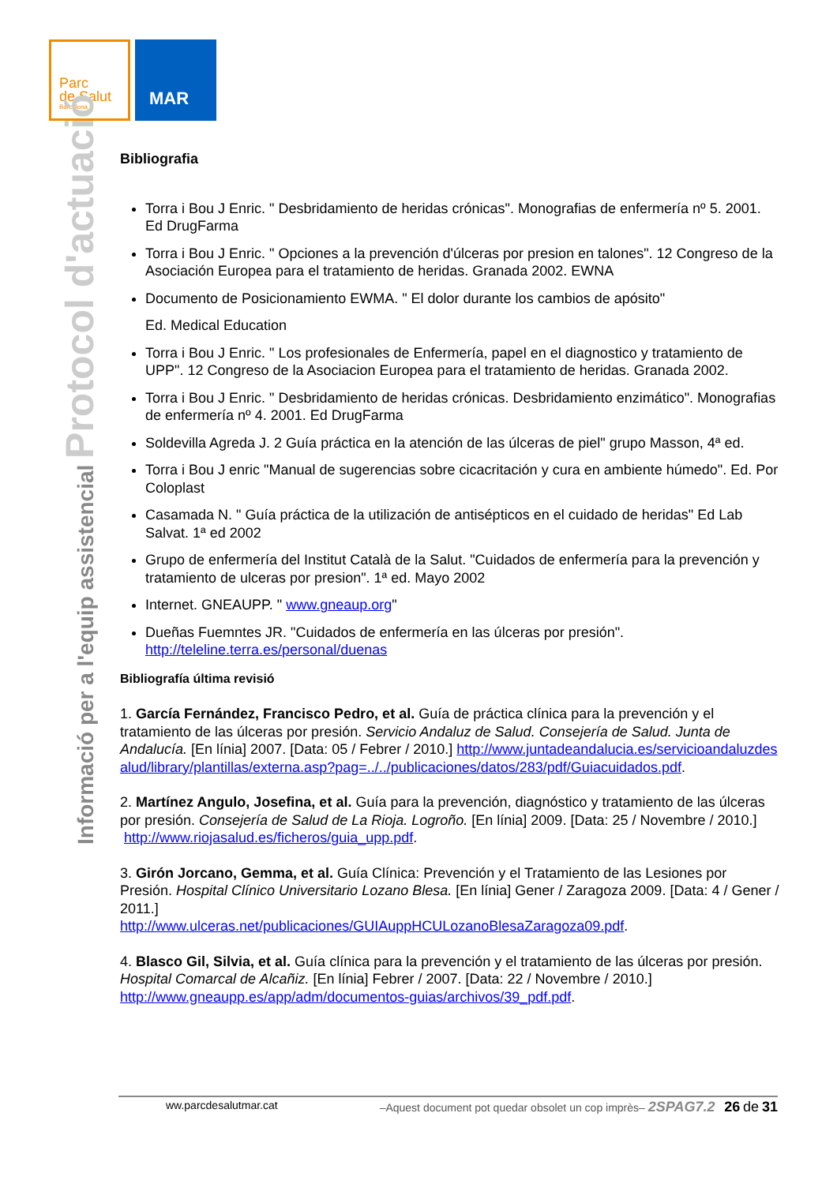Parc
de Salut
Barcelona
MAR
Informació per a l'equip assistencial Protocol d'actuació
Bibliografia
Torra i Bou J Enric. " Desbridamiento de heridas crónicas". Monografias de enfermería nº 5. 2001. Ed DrugFarma
Torra i Bou J Enric. " Opciones a la prevención d'úlceras por presion en talones". 12 Congreso de la Asociación Europea para el tratamiento de heridas. Granada 2002. EWNA
Documento de Posicionamiento EWMA. " El dolor durante los cambios de apósito"
Ed. Medical Education
Torra i Bou J Enric. " Los profesionales de Enfermería, papel en el diagnostico y tratamiento de UPP". 12 Congreso de la Asociacion Europea para el tratamiento de heridas. Granada 2002.
Torra i Bou J Enric. " Desbridamiento de heridas crónicas. Desbridamiento enzimático". Monografias de enfermería nº 4. 2001. Ed DrugFarma
Soldevilla Agreda J. 2 Guía práctica en la atención de las úlceras de piel" grupo Masson, 4ª ed.
Torra i Bou J enric "Manual de sugerencias sobre cicacritación y cura en ambiente húmedo". Ed. Por Coloplast
Casamada N. " Guía práctica de la utilización de antisépticos en el cuidado de heridas" Ed Lab Salvat. 1ª ed 2002
Grupo de enfermería del Institut Català de la Salut. "Cuidados de enfermería para la prevención y tratamiento de ulceras por presion". 1ª ed. Mayo 2002
Internet. GNEAUPP. " www.gneaup.org"
Dueñas Fuemntes JR. "Cuidados de enfermería en las úlceras por presión". http://teleline.terra.es/personal/duenas
Bibliografía última revisió
1. García Fernández, Francisco Pedro, et al. Guía de práctica clínica para la prevención y el tratamiento de las úlceras por presión. Servicio Andaluz de Salud. Consejería de Salud. Junta de Andalucía. [En línia] 2007. [Data: 05 / Febrer / 2010.] http://www.juntadeandalucia.es/servicioandaluzdesalud/library/plantillas/externa.asp?pag=../../publicaciones/datos/283/pdf/Guiacuidados.pdf.
2. Martínez Angulo, Josefina, et al. Guía para la prevención, diagnóstico y tratamiento de las úlceras por presión. Consejería de Salud de La Rioja. Logroño. [En línia] 2009. [Data: 25 / Novembre / 2010.]
http://www.riojasalud.es/ficheros/guia_upp.pdf.
3. Girón Jorcano, Gemma, et al. Guía Clínica: Prevención y el Tratamiento de las Lesiones por Presión. Hospital Clínico Universitario Lozano Blesa. [En línia] Gener / Zaragoza 2009. [Data: 4 / Gener / 2011.]
http://www.ulceras.net/publicaciones/GUIAuppHCULozanoBlesaZaragoza09.pdf.
4. Blasco Gil, Silvia, et al. Guía clínica para la prevención y el tratamiento de las úlceras por presión. Hospital Comarcal de Alcañiz. [En línia] Febrer / 2007. [Data: 22 / Novembre / 2010.] http://www.gneaupp.es/app/adm/documentos-guias/archivos/39_pdf.pdf.
ww.parcdesalutmar.cat –Aquest document pot quedar obsolet un cop imprès– 2SPAG7.2 26 de 31